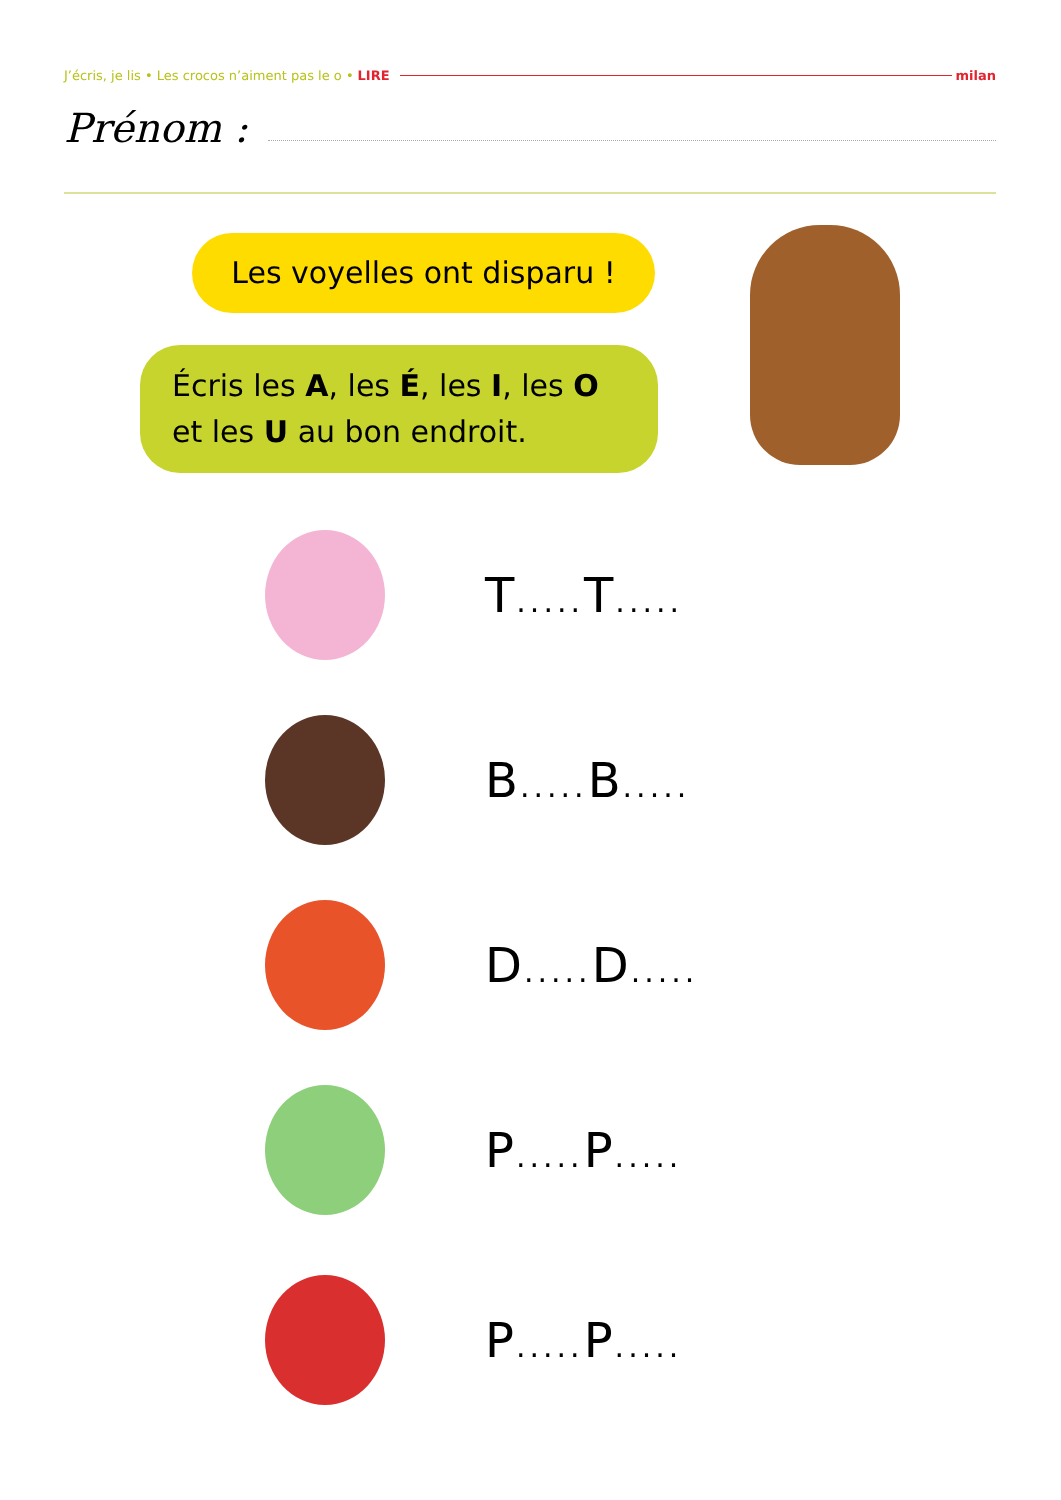J’écris, je lis • Les crocos n’aiment pas le o • LIRE milan
Prénom :
Les voyelles ont disparu !
Écris les A, les É, les I, les O
et les U au bon endroit.
T..... T.....
B..... B.....
D..... D.....
P..... P.....
P..... P.....